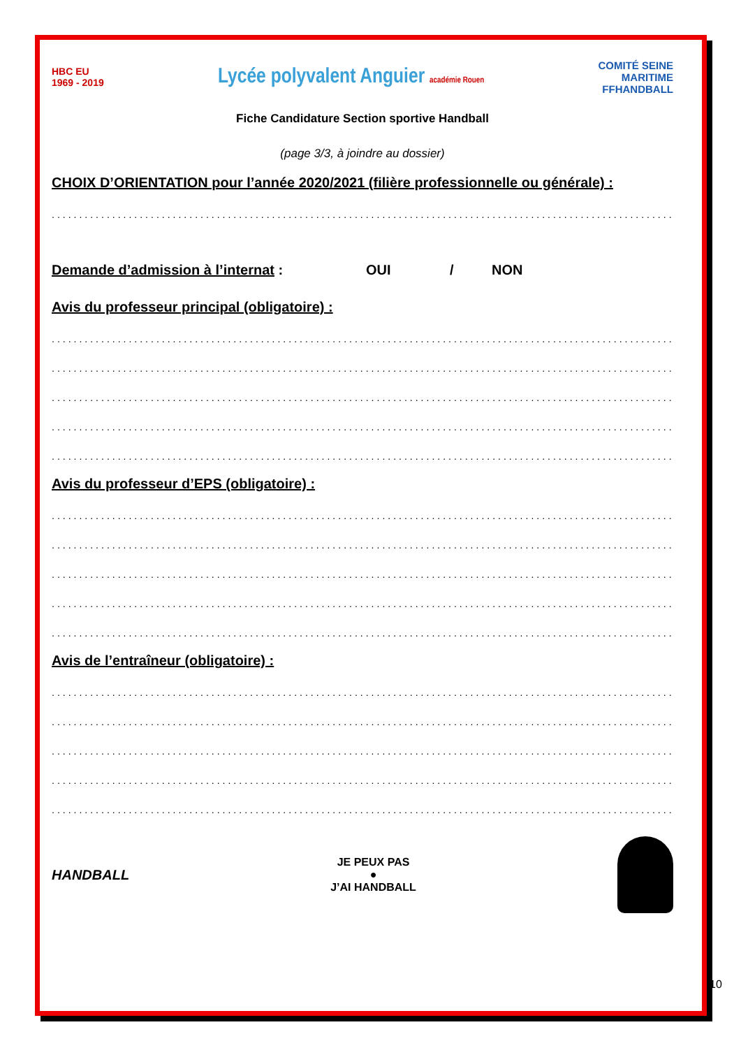HBC EU
1969 - 2019
Lycée polyvalent Anguier académie Rouen
COMITÉ SEINE
MARITIME
FFHANDBALL
Fiche Candidature Section sportive Handball
(page 3/3, à joindre au dossier)
CHOIX D’ORIENTATION pour l’année 2020/2021 (filière professionnelle ou générale) :
.........................................................................................................................
Demande d’admission à l’internat : OUI / NON
Avis du professeur principal (obligatoire) :
.........................................................................................................................
.........................................................................................................................
.........................................................................................................................
.........................................................................................................................
.........................................................................................................................
Avis du professeur d’EPS (obligatoire) :
.........................................................................................................................
.........................................................................................................................
.........................................................................................................................
.........................................................................................................................
.........................................................................................................................
Avis de l’entraîneur (obligatoire) :
.........................................................................................................................
.........................................................................................................................
.........................................................................................................................
.........................................................................................................................
.........................................................................................................................
HANDBALL
JE PEUX PAS
●
J’AI HANDBALL
10